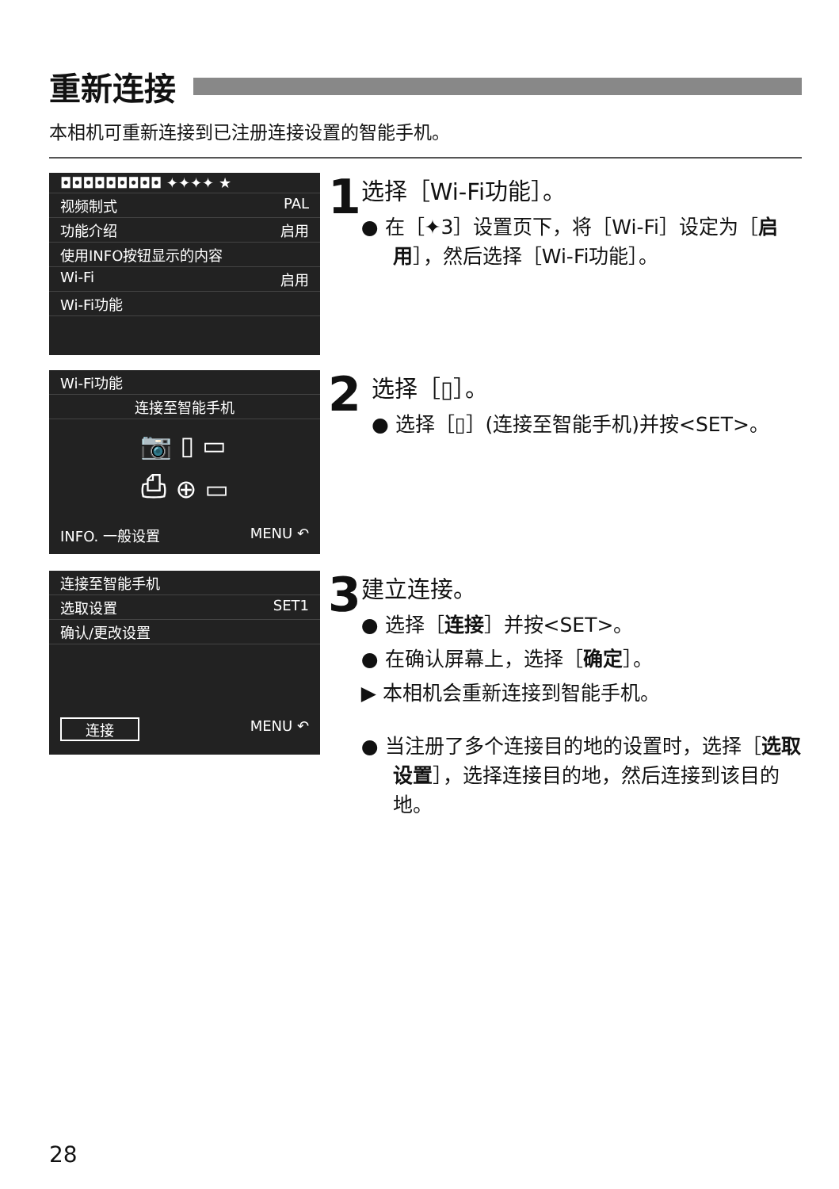重新连接
本相机可重新连接到已注册连接设置的智能手机。
◘◘◘◘◘◘◘◘◘ ✦✦✦✦ ★
视频制式 PAL
功能介绍 启用
使用INFO按钮显示的内容
Wi-Fi 启用
Wi-Fi功能
1
选择［Wi-Fi功能］。
● 在［✦3］设置页下，将［Wi-Fi］设定为［启用］，然后选择［Wi-Fi功能］。
Wi-Fi功能
连接至智能手机
📷 ▯ ▭
⎙ ⊕ ▭
INFO. 一般设置 MENU ↶
2
选择［▯］。
● 选择［▯］(连接至智能手机)并按<SET>。
连接至智能手机
选取设置 SET1
确认/更改设置
连接 MENU ↶
3
建立连接。
● 选择［连接］并按<SET>。
● 在确认屏幕上，选择［确定］。
▶ 本相机会重新连接到智能手机。
● 当注册了多个连接目的地的设置时，选择［选取设置］，选择连接目的地，然后连接到该目的地。
28